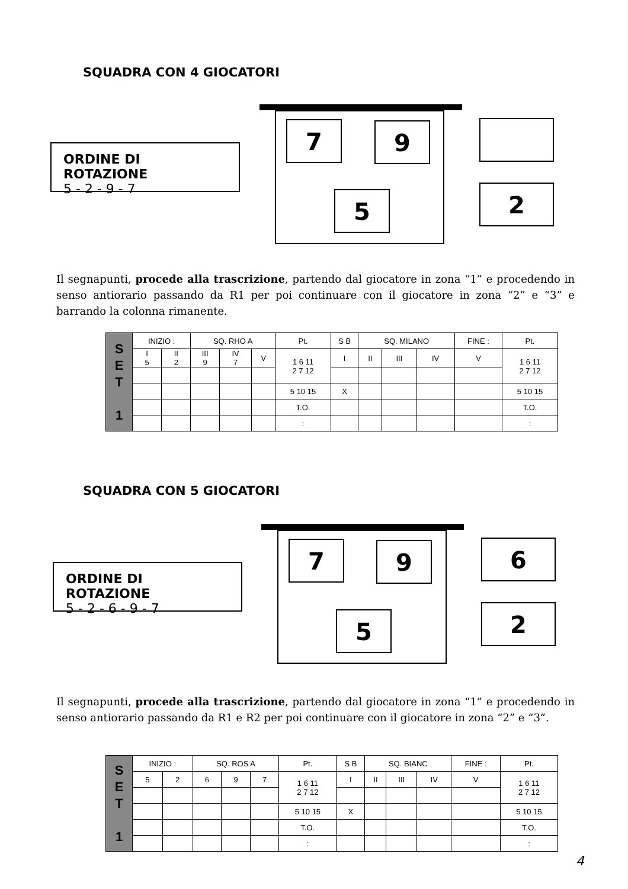SQUADRA CON 4 GIOCATORI
ORDINE DI ROTAZIONE
5 - 2 - 9 - 7
7 9
5 2
Il segnapunti, procede alla trascrizione, partendo dal giocatore in zona “1” e procedendo in senso antiorario passando da R1 per poi continuare con il giocatore in zona “2” e “3” e barrando la colonna rimanente.
| S E T 1 | INIZIO : | | SQ. RHO A | | | Pt. | S B | SQ. MILANO | | | FINE : | Pt. |
| | I 5 | II 2 | III 9 | IV 7 | V | 1 6 11 2 7 12 | I | II | III | IV | V | 1 6 11 2 7 12 |
| | | | | | | 5 10 15 | X | | | | | 5 10 15 |
| | | | | | | T.O. | | | | | | T.O. |
| | | | | | | : | | | | | | : |
SQUADRA CON 5 GIOCATORI
ORDINE DI ROTAZIONE
5 - 2 - 6 - 9 - 7
7 9
5
6
2
Il segnapunti, procede alla trascrizione, partendo dal giocatore in zona “1” e procedendo in senso antiorario passando da R1 e R2 per poi continuare con il giocatore in zona “2” e “3”.
| S E T 1 | INIZIO : | | SQ. ROS A | | | Pt. | S B | SQ. BIANC | | | FINE : | Pt. |
| | 5 | 2 | 6 | 9 | 7 | 1 6 11 2 7 12 | I | II | III | IV | V | 1 6 11 2 7 12 |
| | | | | | | 5 10 15 | X | | | | | 5 10 15 |
| | | | | | | T.O. | | | | | | T.O. |
| | | | | | | : | | | | | | : |
4